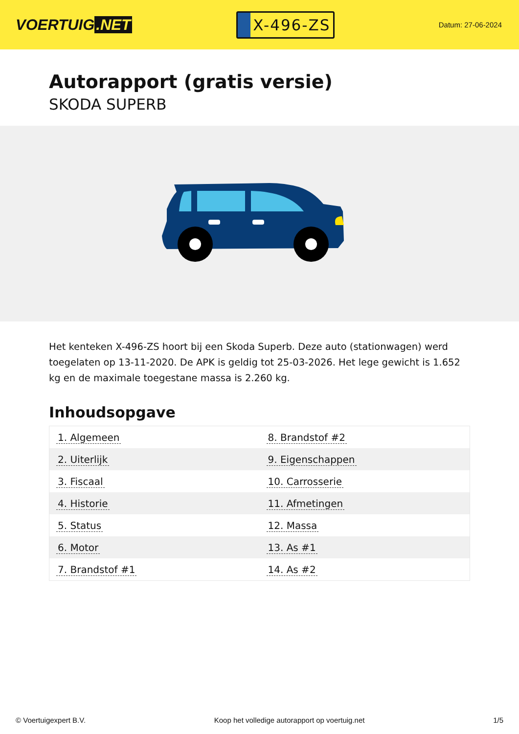VOERTUIG.NET
X-496-ZS
Datum: 27-06-2024
Autorapport (gratis versie)
SKODA SUPERB
Het kenteken X-496-ZS hoort bij een Skoda Superb. Deze auto (stationwagen) werd toegelaten op 13-11-2020. De APK is geldig tot 25-03-2026. Het lege gewicht is 1.652 kg en de maximale toegestane massa is 2.260 kg.
Inhoudsopgave
| 1. Algemeen | 8. Brandstof #2 |
| 2. Uiterlijk | 9. Eigenschappen |
| 3. Fiscaal | 10. Carrosserie |
| 4. Historie | 11. Afmetingen |
| 5. Status | 12. Massa |
| 6. Motor | 13. As #1 |
| 7. Brandstof #1 | 14. As #2 |
© Voertuigexpert B.V. Koop het volledige autorapport op voertuig.net 1/5